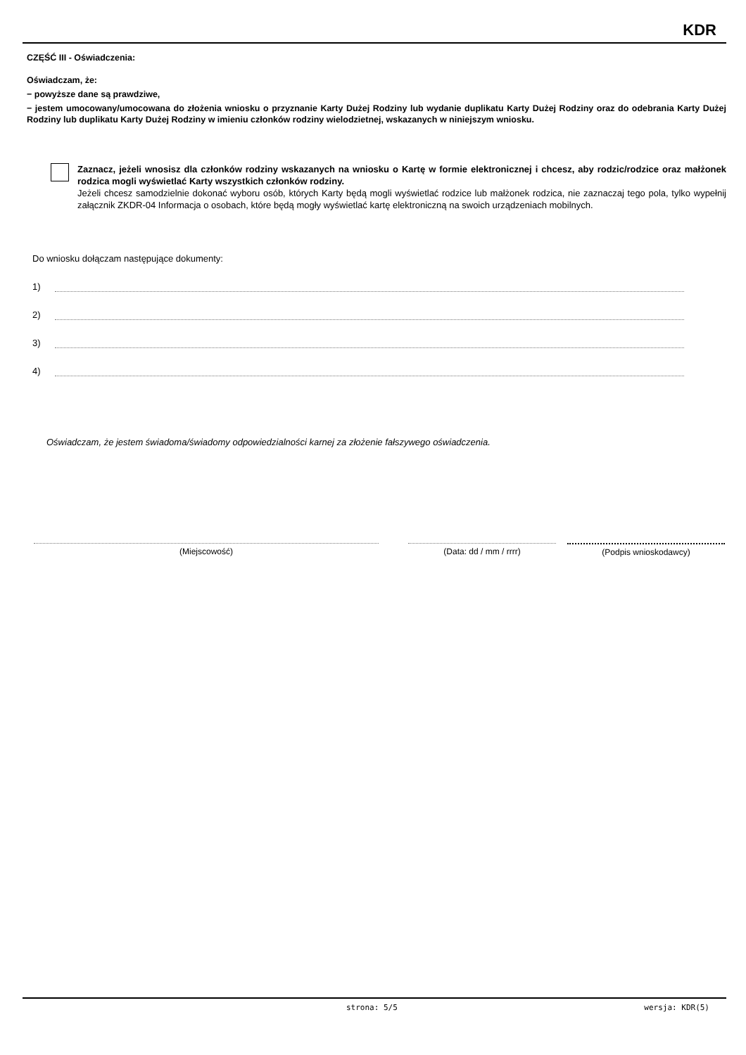KDR
CZĘŚĆ III - Oświadczenia:
Oświadczam, że:
− powyższe dane są prawdziwe,
− jestem umocowany/umocowana do złożenia wniosku o przyznanie Karty Dużej Rodziny lub wydanie duplikatu Karty Dużej Rodziny oraz do odebrania Karty Dużej Rodziny lub duplikatu Karty Dużej Rodziny w imieniu członków rodziny wielodzietnej, wskazanych w niniejszym wniosku.
Zaznacz, jeżeli wnosisz dla członków rodziny wskazanych na wniosku o Kartę w formie elektronicznej i chcesz, aby rodzic/rodzice oraz małżonek rodzica mogli wyświetlać Karty wszystkich członków rodziny.
Jeżeli chcesz samodzielnie dokonać wyboru osób, których Karty będą mogli wyświetlać rodzice lub małżonek rodzica, nie zaznaczaj tego pola, tylko wypełnij załącznik ZKDR-04 Informacja o osobach, które będą mogły wyświetlać kartę elektroniczną na swoich urządzeniach mobilnych.
Do wniosku dołączam następujące dokumenty:
1)
2)
3)
4)
Oświadczam, że jestem świadoma/świadomy odpowiedzialności karnej za złożenie fałszywego oświadczenia.
(Miejscowość) (Data: dd / mm / rrrr) (Podpis wnioskodawcy)
strona: 5/5 wersja: KDR(5)